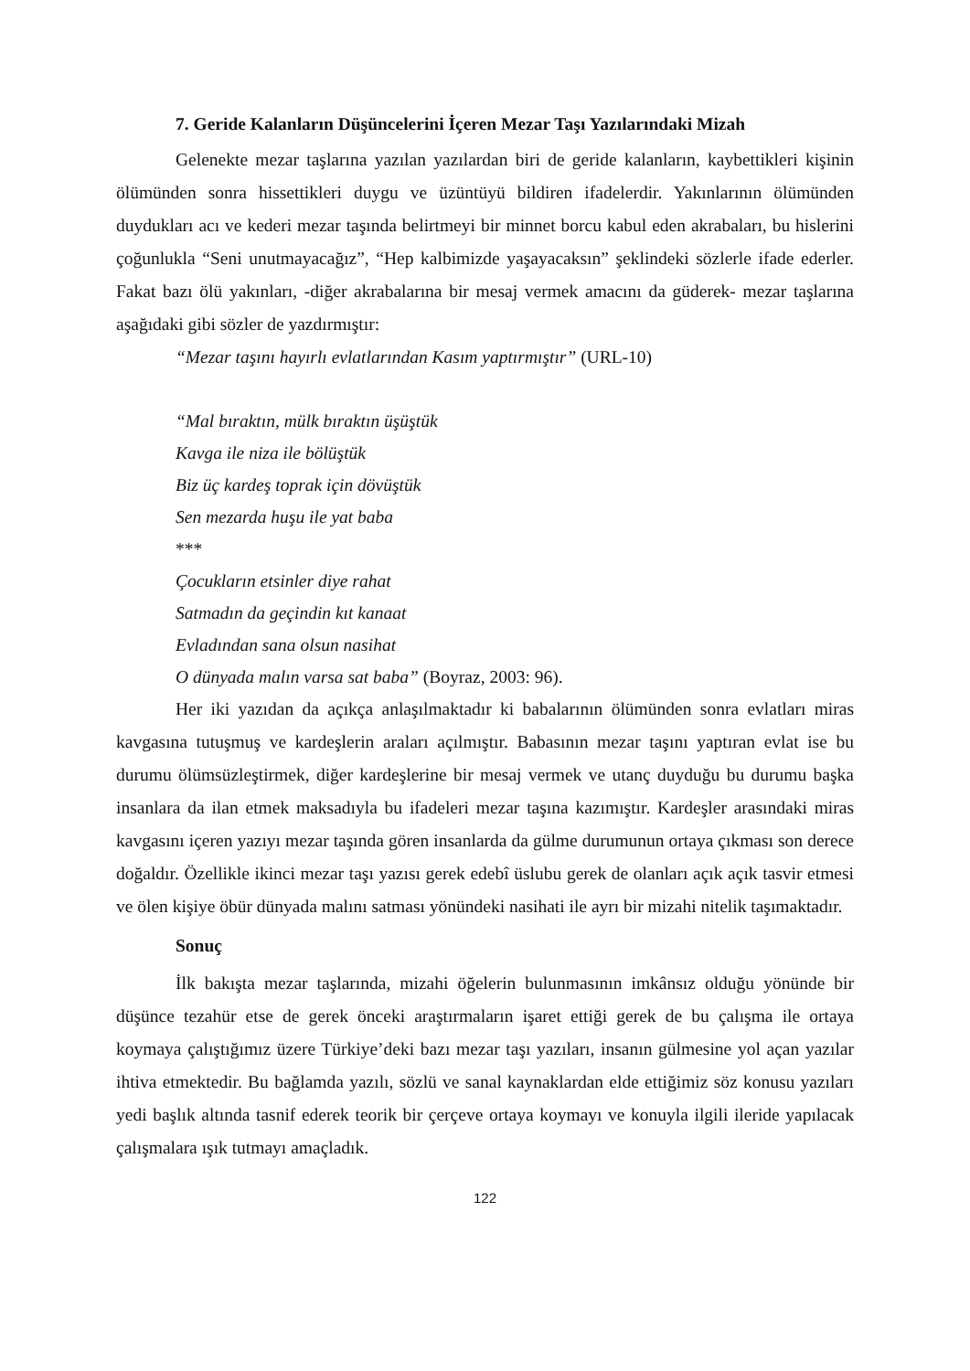7. Geride Kalanların Düşüncelerini İçeren Mezar Taşı Yazılarındaki Mizah
Gelenekte mezar taşlarına yazılan yazılardan biri de geride kalanların, kaybettikleri kişinin ölümünden sonra hissettikleri duygu ve üzüntüyü bildiren ifadelerdir. Yakınlarının ölümünden duydukları acı ve kederi mezar taşında belirtmeyi bir minnet borcu kabul eden akrabaları, bu hislerini çoğunlukla “Seni unutmayacağız”, “Hep kalbimizde yaşayacaksın” şeklindeki sözlerle ifade ederler. Fakat bazı ölü yakınları, -diğer akrabalarına bir mesaj vermek amacını da güderek- mezar taşlarına aşağıdaki gibi sözler de yazdırmıştır:
“Mezar taşını hayırlı evlatlarından Kasım yaptırmıştır” (URL-10)
“Mal bıraktın, mülk bıraktın üşüştük
Kavga ile niza ile bölüştük
Biz üç kardeş toprak için dövüştük
Sen mezarda huşu ile yat baba
***
Çocukların etsinler diye rahat
Satmadın da geçindin kıt kanaat
Evladından sana olsun nasihat
O dünyada malın varsa sat baba” (Boyraz, 2003: 96).
Her iki yazıdan da açıkça anlaşılmaktadır ki babalarının ölümünden sonra evlatları miras kavgasına tutuşmuş ve kardeşlerin araları açılmıştır. Babasının mezar taşını yaptıran evlat ise bu durumu ölümsüzleştirmek, diğer kardeşlerine bir mesaj vermek ve utanç duyduğu bu durumu başka insanlara da ilan etmek maksadıyla bu ifadeleri mezar taşına kazımıştır. Kardeşler arasındaki miras kavgasını içeren yazıyı mezar taşında gören insanlarda da gülme durumunun ortaya çıkması son derece doğaldır. Özellikle ikinci mezar taşı yazısı gerek edebî üslubu gerek de olanları açık açık tasvir etmesi ve ölen kişiye öbür dünyada malını satması yönündeki nasihati ile ayrı bir mizahi nitelik taşımaktadır.
Sonuç
İlk bakışta mezar taşlarında, mizahi öğelerin bulunmasının imkânsız olduğu yönünde bir düşünce tezahür etse de gerek önceki araştırmaların işaret ettiği gerek de bu çalışma ile ortaya koymaya çalıştığımız üzere Türkiye’deki bazı mezar taşı yazıları, insanın gülmesine yol açan yazılar ihtiva etmektedir. Bu bağlamda yazılı, sözlü ve sanal kaynaklardan elde ettiğimiz söz konusu yazıları yedi başlık altında tasnif ederek teorik bir çerçeve ortaya koymayı ve konuyla ilgili ileride yapılacak çalışmalara ışık tutmayı amaçladık.
122